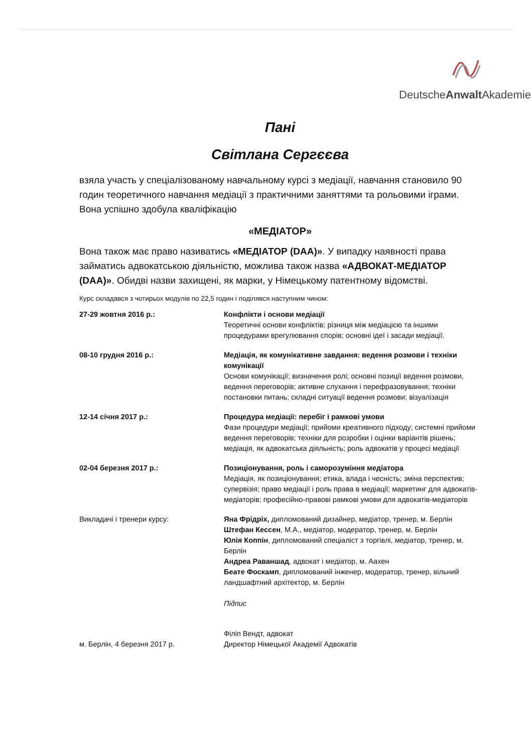DeutscheAnwalt Akademie
Пані
Світлана Сергєєва
взяла участь у спеціалізованому навчальному курсі з медіації, навчання становило 90 годин теоретичного навчання медіації з практичними заняттями та рольовими іграми. Вона успішно здобула кваліфікацію
«МЕДІАТОР»
Вона також має право називатись «МЕДІАТОР (DAA)». У випадку наявності права займатись адвокатською діяльністю, можлива також назва «АДВОКАТ-МЕДІАТОР (DAA)». Обидві назви захищені, як марки, у Німецькому патентному відомстві.
Курс складався з чотирьох модулів по 22,5 годин і поділявся наступним чином:
27-29 жовтня 2016 р.: Конфлікти і основи медіації
Теоретичні основи конфліктів; різниця між медіацією та іншими процедурами врегулювання спорів; основні ідеї і засади медіації.
08-10 грудня 2016 р.: Медіація, як комунікативне завдання: ведення розмови і техніки комунікації
Основи комунікації; визначення ролі; основні позиції ведення розмови, ведення переговорів; активне слухання і перефразовування; техніки постановки питань; складні ситуації ведення розмови; візуалізація
12-14 січня 2017 р.: Процедура медіації: перебіг і рамкові умови
Фази процедури медіації; прийоми креативного підходу; системні прийоми ведення переговорів; техніки для розробки і оцінки варіантів рішень; медіація, як адвокатська діяльність; роль адвокатів у процесі медіації
02-04 березня 2017 р.: Позиціонування, роль і саморозуміння медіатора
Медіація, як позиціонування; етика, влада і чесність; зміна перспектив; супервізія; право медіації і роль права в медіації; маркетинг для адвокатів-медіаторів; професійно-правові рамкові умови для адвокатів-медіаторів
Викладачі і тренери курсу: Яна Фрідріх, дипломований дизайнер, медіатор, тренер, м. Берлін
Штефан Кессен, M.A., медіатор, модератор, тренер, м. Берлін
Юлія Коппін, дипломований спеціаліст з торгівлі, медіатор, тренер, м. Берлін
Андреа Раваншад, адвокат і медіатор, м. Аахен
Беате Фоскамп, дипломований інженер, модератор, тренер, вільний ландшафтний архітектор, м. Берлін
Підпис
м. Берлін, 4 березня 2017 р. Філіп Вендт, адвокат
Директор Німецької Академії Адвокатів